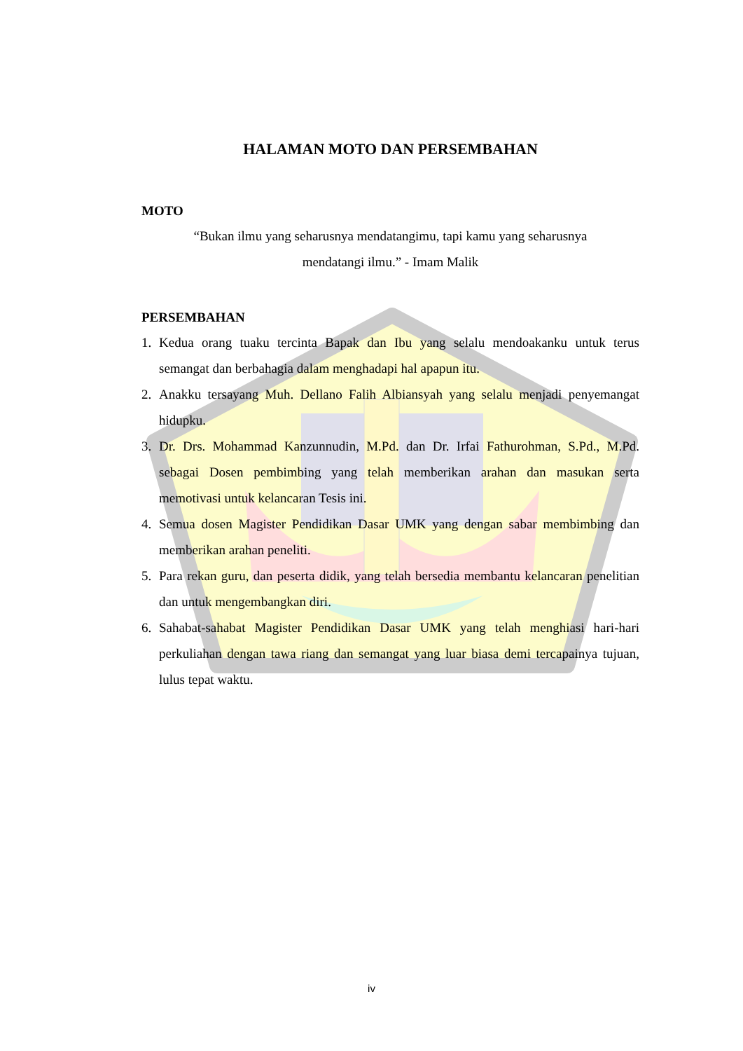HALAMAN MOTO DAN PERSEMBAHAN
MOTO
“Bukan ilmu yang seharusnya mendatangimu, tapi kamu yang seharusnya
mendatangi ilmu.” - Imam Malik
PERSEMBAHAN
1. Kedua orang tuaku tercinta Bapak dan Ibu yang selalu mendoakanku untuk terus semangat dan berbahagia dalam menghadapi hal apapun itu.
2. Anakku tersayang Muh. Dellano Falih Albiansyah yang selalu menjadi penyemangat hidupku.
3. Dr. Drs. Mohammad Kanzunnudin, M.Pd. dan Dr. Irfai Fathurohman, S.Pd., M.Pd. sebagai Dosen pembimbing yang telah memberikan arahan dan masukan serta memotivasi untuk kelancaran Tesis ini.
4. Semua dosen Magister Pendidikan Dasar UMK yang dengan sabar membimbing dan memberikan arahan peneliti.
5. Para rekan guru, dan peserta didik, yang telah bersedia membantu kelancaran penelitian dan untuk mengembangkan diri.
6. Sahabat-sahabat Magister Pendidikan Dasar UMK yang telah menghiasi hari-hari perkuliahan dengan tawa riang dan semangat yang luar biasa demi tercapainya tujuan, lulus tepat waktu.
iv